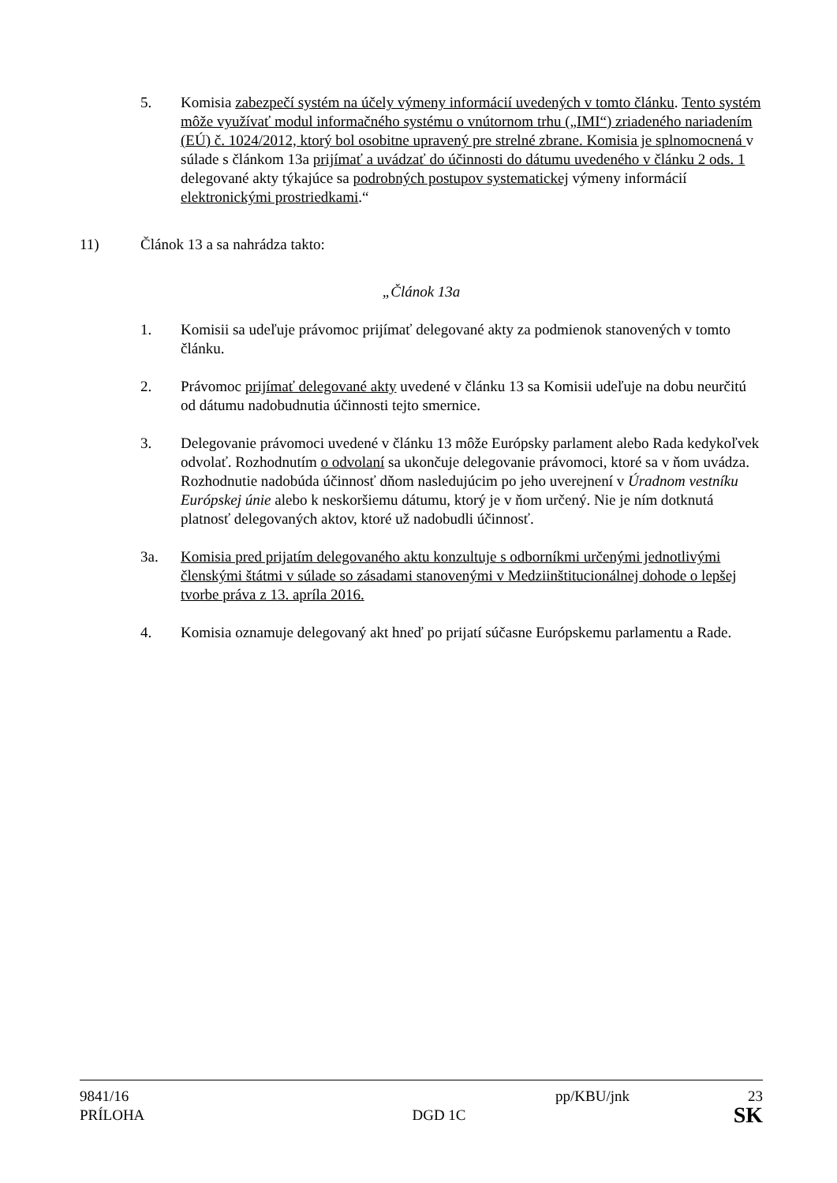5. Komisia zabezpečí systém na účely výmeny informácií uvedených v tomto článku. Tento systém môže využívať modul informačného systému o vnútornom trhu („IMI“) zriadeného nariadením (EÚ) č. 1024/2012, ktorý bol osobitne upravený pre strelné zbrane. Komisia je splnomocnená v súlade s článkom 13a prijímať a uvádzať do účinnosti do dátumu uvedeného v článku 2 ods. 1 delegované akty týkajúce sa podrobných postupov systematickej výmeny informácií elektronickými prostriedkami.“
11) Článok 13 a sa nahrádza takto:
„Článok 13a
1. Komisii sa udeľuje právomoc prijímať delegované akty za podmienok stanovených v tomto článku.
2. Právomoc prijímať delegované akty uvedené v článku 13 sa Komisii udeľuje na dobu neurčitú od dátumu nadobudnutia účinnosti tejto smernice.
3. Delegovanie právomoci uvedené v článku 13 môže Európsky parlament alebo Rada kedykoľvek odvolať. Rozhodnutím o odvolaní sa ukončuje delegovanie právomoci, ktoré sa v ňom uvádza. Rozhodnutie nadobúda účinnosť dňom nasledujúcim po jeho uverejnení v Úradnom vestníku Európskej únie alebo k neskoršiemu dátumu, ktorý je v ňom určený. Nie je ním dotknutá platnosť delegovaných aktov, ktoré už nadobudli účinnosť.
3a. Komisia pred prijatím delegovaného aktu konzultuje s odborníkmi určenými jednotlivými členskými štátmi v súlade so zásadami stanovenými v Medziinštitucionálnej dohode o lepšej tvorbe práva z 13. apríla 2016.
4. Komisia oznamuje delegovaný akt hneď po prijatí súčasne Európskemu parlamentu a Rade.
9841/16 pp/KBU/jnk 23
PRÍLOHA DGD 1C SK